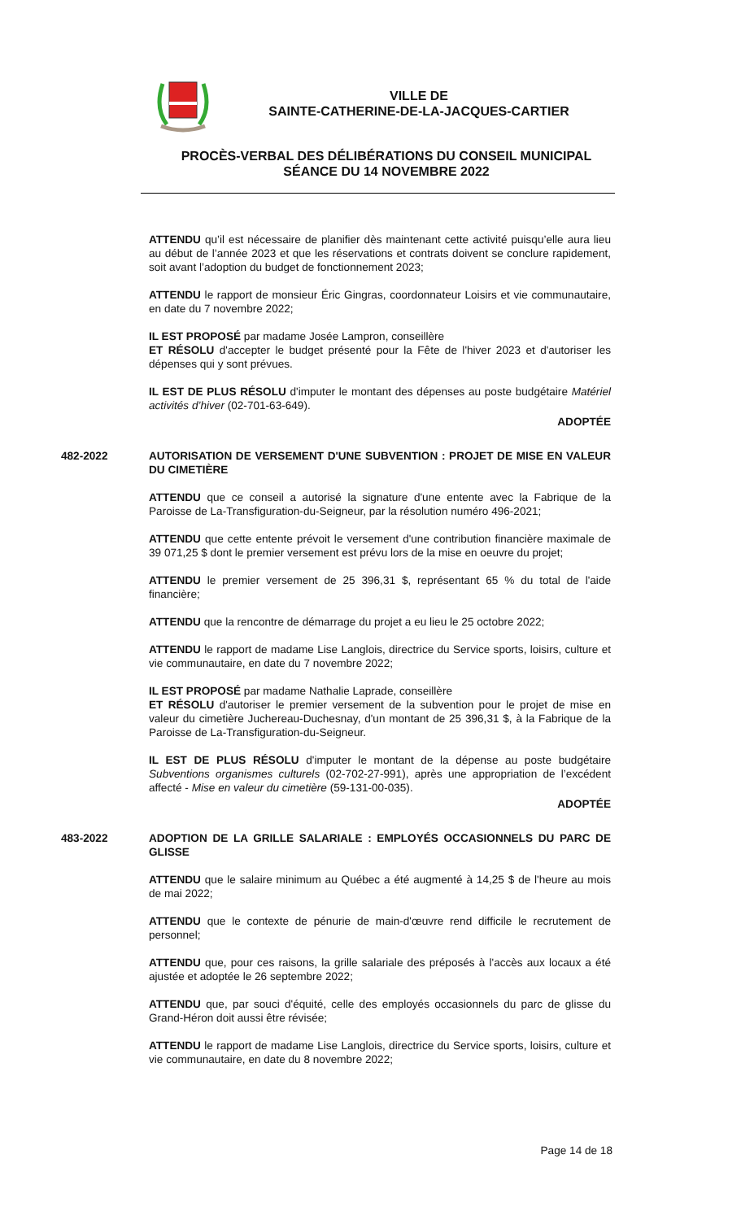VILLE DE
SAINTE-CATHERINE-DE-LA-JACQUES-CARTIER
PROCÈS-VERBAL DES DÉLIBÉRATIONS DU CONSEIL MUNICIPAL
SÉANCE DU 14 NOVEMBRE 2022
ATTENDU qu’il est nécessaire de planifier dès maintenant cette activité puisqu’elle aura lieu au début de l’année 2023 et que les réservations et contrats doivent se conclure rapidement, soit avant l’adoption du budget de fonctionnement 2023;
ATTENDU le rapport de monsieur Éric Gingras, coordonnateur Loisirs et vie communautaire, en date du 7 novembre 2022;
IL EST PROPOSÉ par madame Josée Lampron, conseillère
ET RÉSOLU d'accepter le budget présenté pour la Fête de l'hiver 2023 et d'autoriser les dépenses qui y sont prévues.
IL EST DE PLUS RÉSOLU d'imputer le montant des dépenses au poste budgétaire Matériel activités d’hiver (02-701-63-649).
ADOPTÉE
482-2022 AUTORISATION DE VERSEMENT D'UNE SUBVENTION : PROJET DE MISE EN VALEUR DU CIMETIÈRE
ATTENDU que ce conseil a autorisé la signature d'une entente avec la Fabrique de la Paroisse de La-Transfiguration-du-Seigneur, par la résolution numéro 496-2021;
ATTENDU que cette entente prévoit le versement d'une contribution financière maximale de 39 071,25 $ dont le premier versement est prévu lors de la mise en oeuvre du projet;
ATTENDU le premier versement de 25 396,31 $, représentant 65 % du total de l'aide financière;
ATTENDU que la rencontre de démarrage du projet a eu lieu le 25 octobre 2022;
ATTENDU le rapport de madame Lise Langlois, directrice du Service sports, loisirs, culture et vie communautaire, en date du 7 novembre 2022;
IL EST PROPOSÉ par madame Nathalie Laprade, conseillère
ET RÉSOLU d'autoriser le premier versement de la subvention pour le projet de mise en valeur du cimetière Juchereau-Duchesnay, d'un montant de 25 396,31 $, à la Fabrique de la Paroisse de La-Transfiguration-du-Seigneur.
IL EST DE PLUS RÉSOLU d'imputer le montant de la dépense au poste budgétaire Subventions organismes culturels (02-702-27-991), après une appropriation de l’excédent affecté - Mise en valeur du cimetière (59-131-00-035).
ADOPTÉE
483-2022 ADOPTION DE LA GRILLE SALARIALE : EMPLOYÉS OCCASIONNELS DU PARC DE GLISSE
ATTENDU que le salaire minimum au Québec a été augmenté à 14,25 $ de l'heure au mois de mai 2022;
ATTENDU que le contexte de pénurie de main-d'œuvre rend difficile le recrutement de personnel;
ATTENDU que, pour ces raisons, la grille salariale des préposés à l'accès aux locaux a été ajustée et adoptée le 26 septembre 2022;
ATTENDU que, par souci d'équité, celle des employés occasionnels du parc de glisse du Grand-Héron doit aussi être révisée;
ATTENDU le rapport de madame Lise Langlois, directrice du Service sports, loisirs, culture et vie communautaire, en date du 8 novembre 2022;
Page 14 de 18